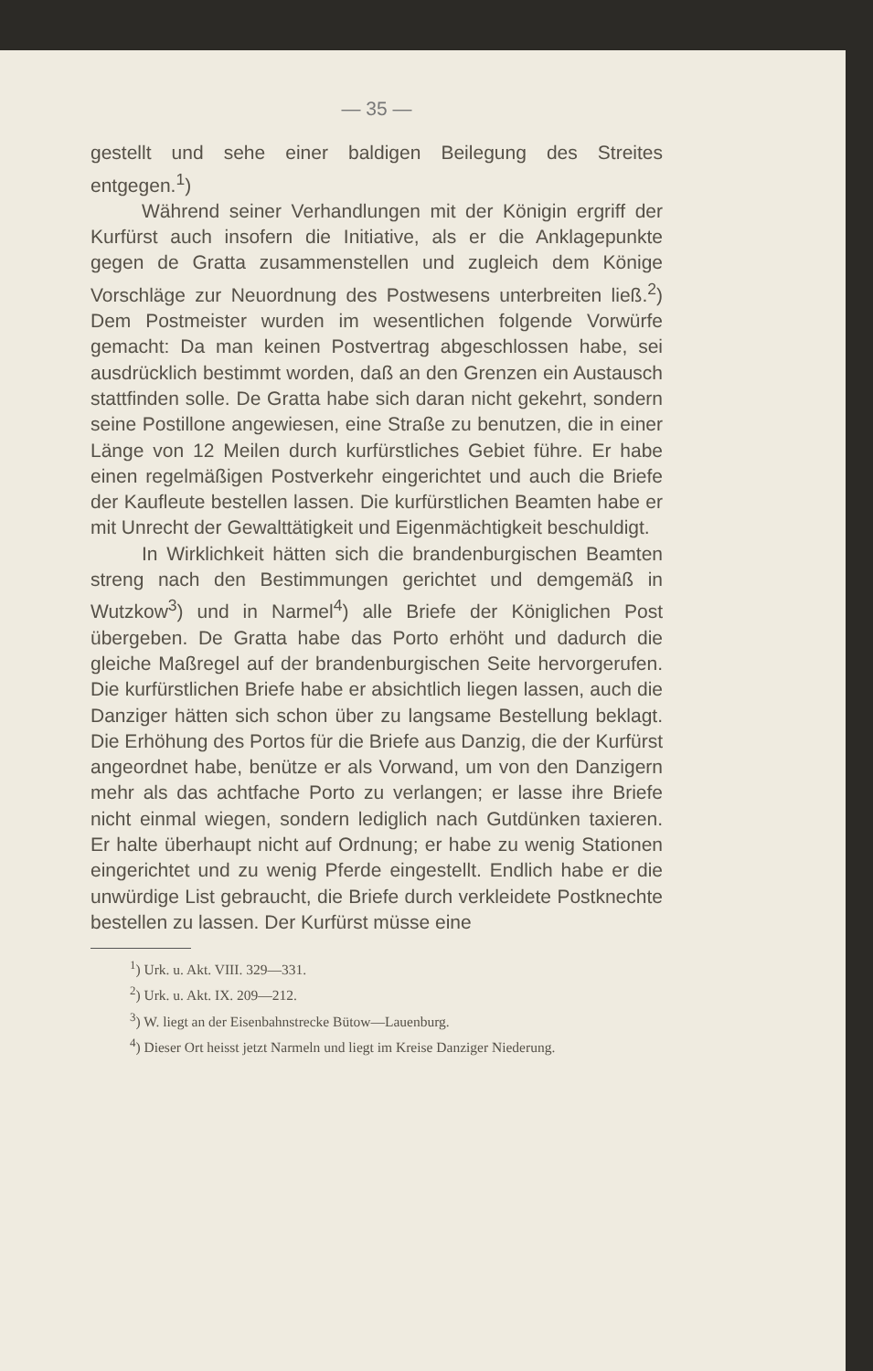— 35 —
gestellt und sehe einer baldigen Beilegung des Streites entgegen.<sup>1</sup>)
Während seiner Verhandlungen mit der Königin ergriff der Kurfürst auch insofern die Initiative, als er die Anklagepunkte gegen de Gratta zusammenstellen und zugleich dem Könige Vorschläge zur Neuordnung des Postwesens unterbreiten ließ.<sup>2</sup>) Dem Postmeister wurden im wesentlichen folgende Vorwürfe gemacht: Da man keinen Postvertrag abgeschlossen habe, sei ausdrücklich bestimmt worden, daß an den Grenzen ein Austausch stattfinden solle. De Gratta habe sich daran nicht gekehrt, sondern seine Postillone angewiesen, eine Straße zu benutzen, die in einer Länge von 12 Meilen durch kurfürstliches Gebiet führe. Er habe einen regelmäßigen Postverkehr eingerichtet und auch die Briefe der Kaufleute bestellen lassen. Die kurfürstlichen Beamten habe er mit Unrecht der Gewalttätigkeit und Eigenmächtigkeit beschuldigt.
In Wirklichkeit hätten sich die brandenburgischen Beamten streng nach den Bestimmungen gerichtet und demgemäß in Wutzkow<sup>3</sup>) und in Narmel<sup>4</sup>) alle Briefe der Königlichen Post übergeben. De Gratta habe das Porto erhöht und dadurch die gleiche Maßregel auf der brandenburgischen Seite hervorgerufen. Die kurfürstlichen Briefe habe er absichtlich liegen lassen, auch die Danziger hätten sich schon über zu langsame Bestellung beklagt. Die Erhöhung des Portos für die Briefe aus Danzig, die der Kurfürst angeordnet habe, benütze er als Vorwand, um von den Danzigern mehr als das achtfache Porto zu verlangen; er lasse ihre Briefe nicht einmal wiegen, sondern lediglich nach Gutdünken taxieren. Er halte überhaupt nicht auf Ordnung; er habe zu wenig Stationen eingerichtet und zu wenig Pferde eingestellt. Endlich habe er die unwürdige List gebraucht, die Briefe durch verkleidete Postknechte bestellen zu lassen. Der Kurfürst müsse eine
<sup>1</sup>) Urk. u. Akt. VIII. 329—331.
<sup>2</sup>) Urk. u. Akt. IX. 209—212.
<sup>3</sup>) W. liegt an der Eisenbahnstrecke Bütow—Lauenburg.
<sup>4</sup>) Dieser Ort heisst jetzt Narmeln und liegt im Kreise Danziger Niederung.